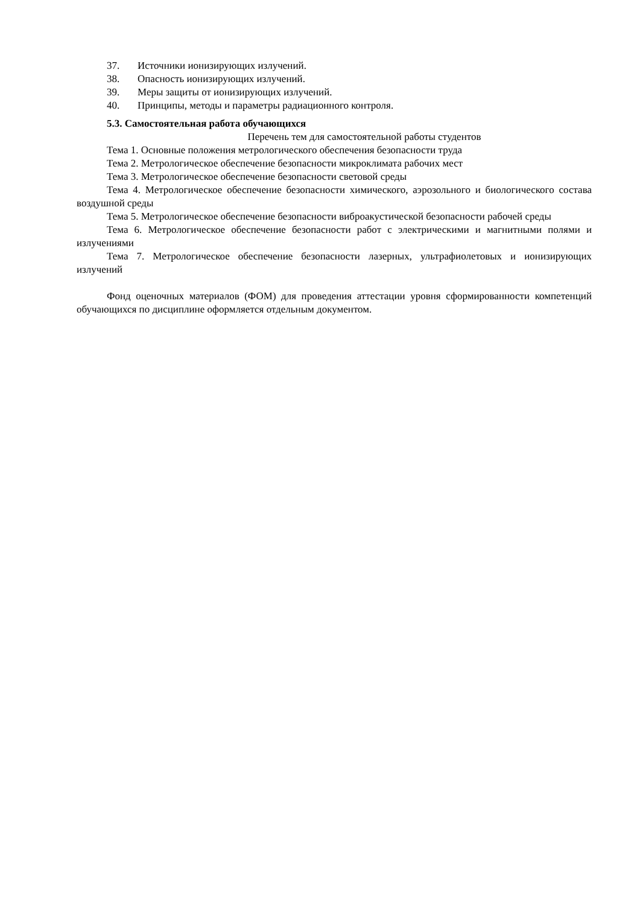37. Источники ионизирующих излучений.
38. Опасность ионизирующих излучений.
39. Меры защиты от ионизирующих излучений.
40. Принципы, методы и параметры радиационного контроля.
5.3. Самостоятельная работа обучающихся
Перечень тем для самостоятельной работы студентов
Тема 1. Основные положения метрологического обеспечения безопасности труда
Тема 2. Метрологическое обеспечение безопасности микроклимата рабочих мест
Тема 3. Метрологическое обеспечение безопасности световой среды
Тема 4. Метрологическое обеспечение безопасности химического, аэрозольного и биологического состава воздушной среды
Тема 5. Метрологическое обеспечение безопасности виброакустической безопасности рабочей среды
Тема 6. Метрологическое обеспечение безопасности работ с электрическими и магнитными полями и излучениями
Тема 7. Метрологическое обеспечение безопасности лазерных, ультрафиолетовых и ионизирующих излучений
Фонд оценочных материалов (ФОМ) для проведения аттестации уровня сформированности компетенций обучающихся по дисциплине оформляется отдельным документом.